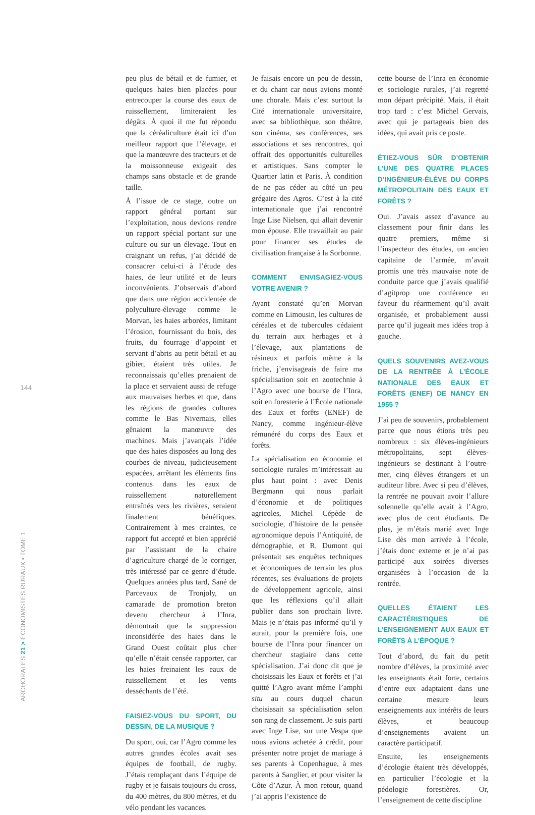144
ARCHORALES 21 > ÉCONOMISTES RURAUX • TOME 1
peu plus de bétail et de fumier, et quelques haies bien placées pour entrecouper la course des eaux de ruissellement, limiteraient les dégâts. À quoi il me fut répondu que la céréaliculture était ici d’un meilleur rapport que l’élevage, et que la manœuvre des tracteurs et de la moissonneuse exigeait des champs sans obstacle et de grande taille.
À l’issue de ce stage, outre un rapport général portant sur l’exploitation, nous devions rendre un rapport spécial portant sur une culture ou sur un élevage. Tout en craignant un refus, j’ai décidé de consacrer celui-ci à l’étude des haies, de leur utilité et de leurs inconvénients. J’observais d’abord que dans une région accidentée de polyculture-élevage comme le Morvan, les haies arborées, limitant l’érosion, fournissant du bois, des fruits, du fourrage d’appoint et servant d’abris au petit bétail et au gibier, étaient très utiles. Je reconnaissais qu’elles prenaient de la place et servaient aussi de refuge aux mauvaises herbes et que, dans les régions de grandes cultures comme le Bas Nivernais, elles gênaient la manœuvre des machines. Mais j’avançais l’idée que des haies disposées au long des courbes de niveau, judicieusement espacées, arrêtant les éléments fins contenus dans les eaux de ruissellement naturellement entraînés vers les rivières, seraient finalement bénéfiques. Contrairement à mes craintes, ce rapport fut accepté et bien apprécié par l’assistant de la chaire d’agriculture chargé de le corriger, très intéressé par ce genre d’étude. Quelques années plus tard, Sané de Parcevaux de Tronjoly, un camarade de promotion breton devenu chercheur à l’Inra, démontrait que la suppression inconsidérée des haies dans le Grand Ouest coûtait plus cher qu’elle n’était censée rapporter, car les haies freinaient les eaux de ruissellement et les vents desséchants de l’été.
FAISIEZ-VOUS DU SPORT, DU DESSIN, DE LA MUSIQUE ?
Du sport, oui, car l’Agro comme les autres grandes écoles avait ses équipes de football, de rugby. J’étais remplaçant dans l’équipe de rugby et je faisais toujours du cross, du 400 mètres, du 800 mètres, et du vélo pendant les vacances.
Je faisais encore un peu de dessin, et du chant car nous avions monté une chorale. Mais c’est surtout la Cité internationale universitaire, avec sa bibliothèque, son théâtre, son cinéma, ses conférences, ses associations et ses rencontres, qui offrait des opportunités culturelles et artistiques. Sans compter le Quartier latin et Paris. À condition de ne pas céder au côté un peu grégaire des Agros. C’est à la cité internationale que j’ai rencontré Inge Lise Nielsen, qui allait devenir mon épouse. Elle travaillait au pair pour financer ses études de civilisation française à la Sorbonne.
COMMENT ENVISAGIEZ-VOUS VOTRE AVENIR ?
Ayant constaté qu’en Morvan comme en Limousin, les cultures de céréales et de tubercules cédaient du terrain aux herbages et à l’élevage, aux plantations de résineux et parfois même à la friche, j’envisageais de faire ma spécialisation soit en zootechnie à l’Agro avec une bourse de l’Inra, soit en foresterie à l’École nationale des Eaux et forêts (ENEF) de Nancy, comme ingénieur-élève rémunéré du corps des Eaux et forêts.
La spécialisation en économie et sociologie rurales m’intéressait au plus haut point : avec Denis Bergmann qui nous parlait d’économie et de politiques agricoles, Michel Cépède de sociologie, d’histoire de la pensée agronomique depuis l’Antiquité, de démographie, et R. Dumont qui présentait ses enquêtes techniques et économiques de terrain les plus récentes, ses évaluations de projets de développement agricole, ainsi que les réflexions qu’il allait publier dans son prochain livre. Mais je n’étais pas informé qu’il y aurait, pour la première fois, une bourse de l’Inra pour financer un chercheur stagiaire dans cette spécialisation. J’ai donc dit que je choisissais les Eaux et forêts et j’ai quitté l’Agro avant même l’amphi situ au cours duquel chacun choisissait sa spécialisation selon son rang de classement. Je suis parti avec Inge Lise, sur une Vespa que nous avions achetée à crédit, pour présenter notre projet de mariage à ses parents à Copenhague, à mes parents à Sanglier, et pour visiter la Côte d’Azur. À mon retour, quand j’ai appris l’existence de
cette bourse de l’Inra en économie et sociologie rurales, j’ai regretté mon départ précipité. Mais, il était trop tard : c’est Michel Gervais, avec qui je partageais bien des idées, qui avait pris ce poste.
ÉTIEZ-VOUS SÛR D’OBTENIR L’UNE DES QUATRE PLACES D’INGÉNIEUR-ÉLÈVE DU CORPS MÉTROPOLITAIN DES EAUX ET FORÊTS ?
Oui. J’avais assez d’avance au classement pour finir dans les quatre premiers, même si l’inspecteur des études, un ancien capitaine de l’armée, m’avait promis une très mauvaise note de conduite parce que j’avais qualifié d’agitprop une conférence en faveur du réarmement qu’il avait organisée, et probablement aussi parce qu’il jugeait mes idées trop à gauche.
QUELS SOUVENIRS AVEZ-VOUS DE LA RENTRÉE À L’ÉCOLE NATIONALE DES EAUX ET FORÊTS (ENEF) DE NANCY EN 1955 ?
J’ai peu de souvenirs, probablement parce que nous étions très peu nombreux : six élèves-ingénieurs métropolitains, sept élèves-ingénieurs se destinant à l’outre-mer, cinq élèves étrangers et un auditeur libre. Avec si peu d’élèves, la rentrée ne pouvait avoir l’allure solennelle qu’elle avait à l’Agro, avec plus de cent étudiants. De plus, je m’étais marié avec Inge Lise dès mon arrivée à l’école, j’étais donc externe et je n’ai pas participé aux soirées diverses organisées à l’occasion de la rentrée.
QUELLES ÉTAIENT LES CARACTÉRISTIQUES DE L’ENSEIGNEMENT AUX EAUX ET FORÊTS À L’ÉPOQUE ?
Tout d’abord, du fait du petit nombre d’élèves, la proximité avec les enseignants était forte, certains d’entre eux adaptaient dans une certaine mesure leurs enseignements aux intérêts de leurs élèves, et beaucoup d’enseignements avaient un caractère participatif.
Ensuite, les enseignements d’écologie étaient très développés, en particulier l’écologie et la pédologie forestières. Or, l’enseignement de cette discipline